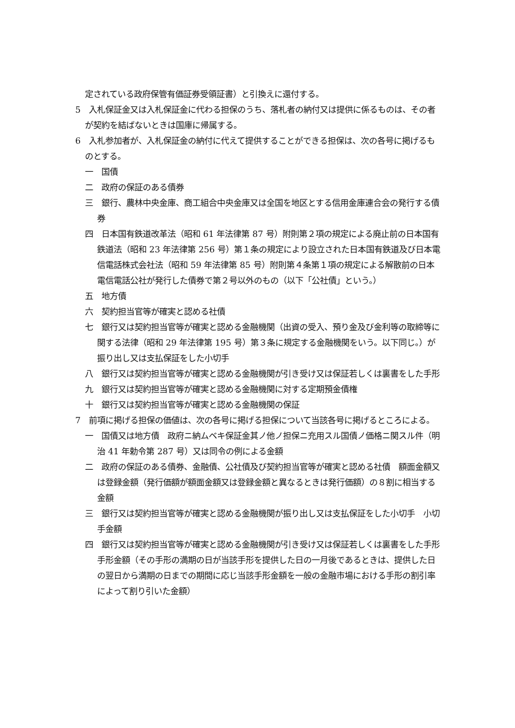定されている政府保管有価証券受領証書）と引換えに還付する。
5　入札保証金又は入札保証金に代わる担保のうち、落札者の納付又は提供に係るものは、その者が契約を結ばないときは国庫に帰属する。
6　入札参加者が、入札保証金の納付に代えて提供することができる担保は、次の各号に掲げるものとする。
一　国債
二　政府の保証のある債券
三　銀行、農林中央金庫、商工組合中央金庫又は全国を地区とする信用金庫連合会の発行する債券
四　日本国有鉄道改革法（昭和 61 年法律第 87 号）附則第２項の規定による廃止前の日本国有鉄道法（昭和 23 年法律第 256 号）第１条の規定により設立された日本国有鉄道及び日本電信電話株式会社法（昭和 59 年法律第 85 号）附則第４条第１項の規定による解散前の日本電信電話公社が発行した債券で第２号以外のもの（以下「公社債」という。）
五　地方債
六　契約担当官等が確実と認める社債
七　銀行又は契約担当官等が確実と認める金融機関（出資の受入、預り金及び金利等の取締等に関する法律（昭和 29 年法律第 195 号）第３条に規定する金融機関をいう。以下同じ。）が振り出し又は支払保証をした小切手
八　銀行又は契約担当官等が確実と認める金融機関が引き受け又は保証若しくは裏書をした手形
九　銀行又は契約担当官等が確実と認める金融機関に対する定期預金債権
十　銀行又は契約担当官等が確実と認める金融機関の保証
7　前項に掲げる担保の価値は、次の各号に掲げる担保について当該各号に掲げるところによる。
一　国債又は地方債　政府ニ納ムベキ保証金其ノ他ノ担保ニ充用スル国債ノ価格ニ関スル件（明治 41 年勅令第 287 号）又は同令の例による金額
二　政府の保証のある債券、金融債、公社債及び契約担当官等が確実と認める社債　額面金額又は登録金額（発行価額が額面金額又は登録金額と異なるときは発行価額）の８割に相当する金額
三　銀行又は契約担当官等が確実と認める金融機関が振り出し又は支払保証をした小切手　小切手金額
四　銀行又は契約担当官等が確実と認める金融機関が引き受け又は保証若しくは裏書をした手形　手形金額（その手形の満期の日が当該手形を提供した日の一月後であるときは、提供した日の翌日から満期の日までの期間に応じ当該手形金額を一般の金融市場における手形の割引率によって割り引いた金額）